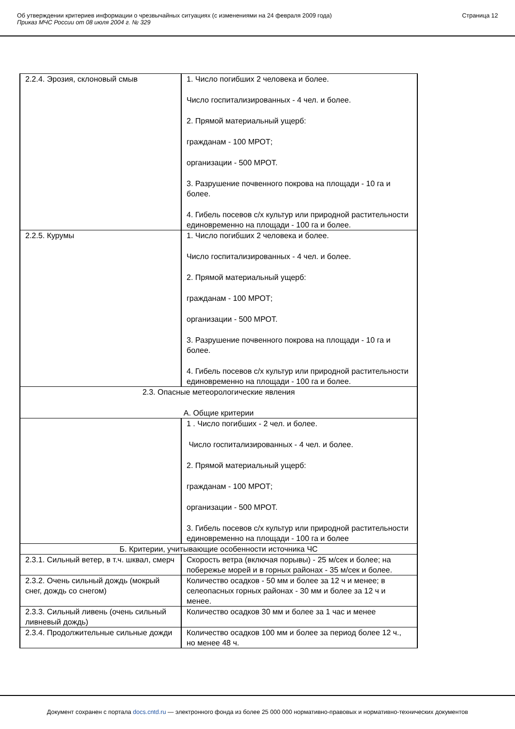Об утверждении критериев информации о чрезвычайных ситуациях (с изменениями на 24 февраля 2009 года)
Приказ МЧС России от 08 июля 2004 г. № 329
Страница 12
| 2.2.4. Эрозия, склоновый смыв | 1. Число погибших 2 человека и более. Число госпитализированных - 4 чел. и более. 2. Прямой материальный ущерб: гражданам - 100 МРОТ; организации - 500 МРОТ. 3. Разрушение почвенного покрова на площади - 10 га и более. 4. Гибель посевов с/х культур или природной растительности единовременно на площади - 100 га и более. |
| 2.2.5. Курумы | 1. Число погибших 2 человека и более. Число госпитализированных - 4 чел. и более. 2. Прямой материальный ущерб: гражданам - 100 МРОТ; организации - 500 МРОТ. 3. Разрушение почвенного покрова на площади - 10 га и более. 4. Гибель посевов с/х культур или природной растительности единовременно на площади - 100 га и более. |
| 2.3. Опасные метеорологические явления А. Общие критерии | |
| | 1 . Число погибших - 2 чел. и более. Число госпитализированных - 4 чел. и более. 2. Прямой материальный ущерб: гражданам - 100 МРОТ; организации - 500 МРОТ. 3. Гибель посевов с/х культур или природной растительности единовременно на площади - 100 га и более |
| Б. Критерии, учитывающие особенности источника ЧС | |
| 2.3.1. Сильный ветер, в т.ч. шквал, смерч | Скорость ветра (включая порывы) - 25 м/сек и более; на побережье морей и в горных районах - 35 м/сек и более. |
| 2.3.2. Очень сильный дождь (мокрый снег, дождь со снегом) | Количество осадков - 50 мм и более за 12 ч и менее; в селеопасных горных районах - 30 мм и более за 12 ч и менее. |
| 2.3.3. Сильный ливень (очень сильный ливневый дождь) | Количество осадков 30 мм и более за 1 час и менее |
| 2.3.4. Продолжительные сильные дожди | Количество осадков 100 мм и более за период более 12 ч., но менее 48 ч. |
Документ сохранен с портала docs.cntd.ru — электронного фонда из более 25 000 000 нормативно-правовых и нормативно-технических документов